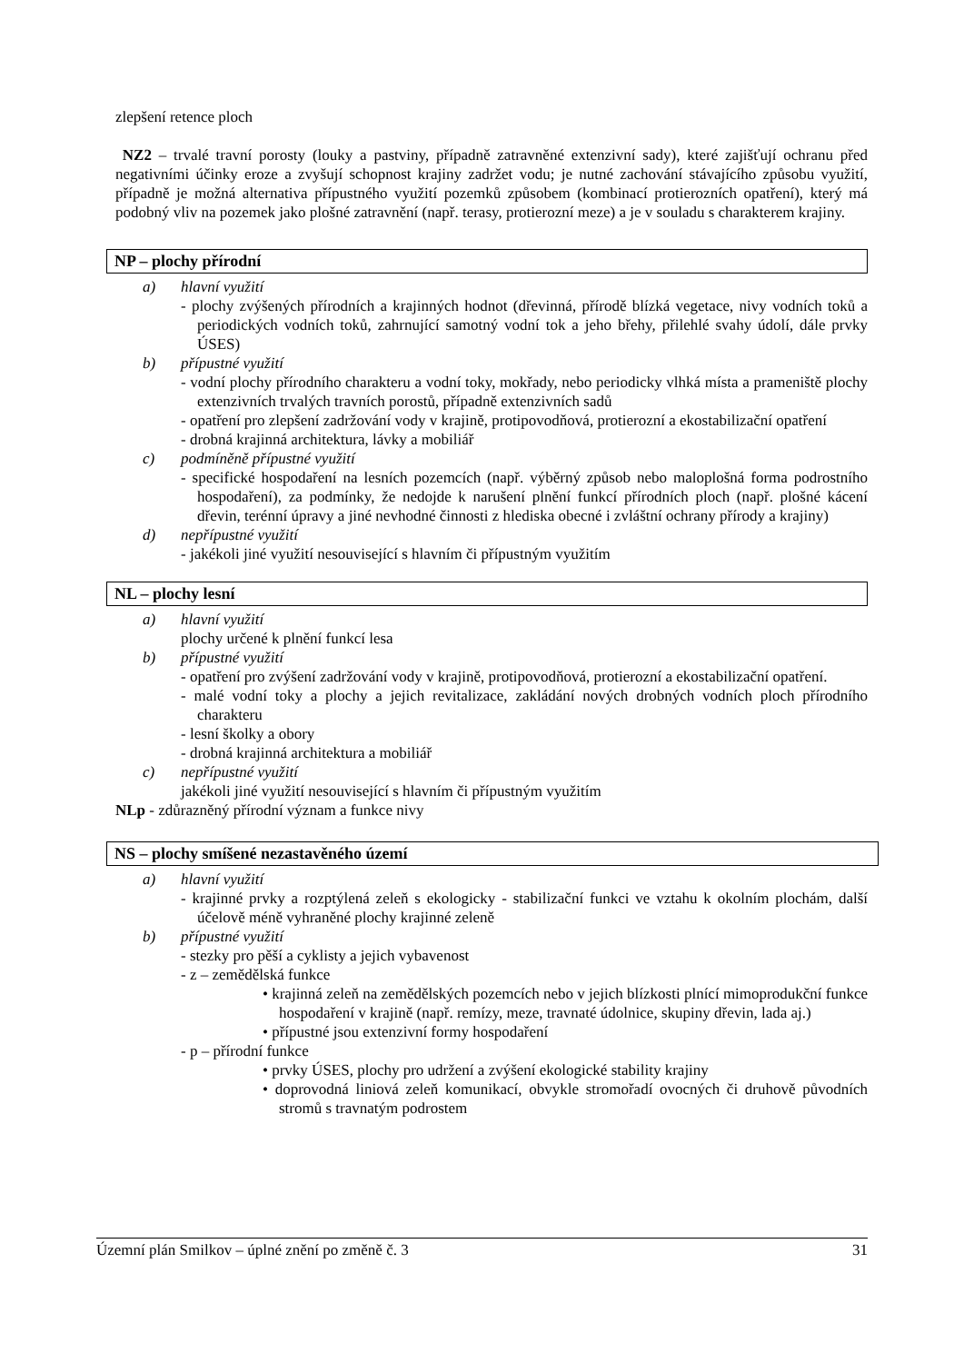zlepšení retence ploch
NZ2 – trvalé travní porosty (louky a pastviny, případně zatravněné extenzivní sady), které zajišťují ochranu před negativními účinky eroze a zvyšují schopnost krajiny zadržet vodu; je nutné zachování stávajícího způsobu využití, případně je možná alternativa přípustného využití pozemků způsobem (kombinací protierozních opatření), který má podobný vliv na pozemek jako plošné zatravnění (např. terasy, protierozní meze) a je v souladu s charakterem krajiny.
NP – plochy přírodní
a) hlavní využití
- plochy zvýšených přírodních a krajinných hodnot (dřevinná, přírodě blízká vegetace, nivy vodních toků a periodických vodních toků, zahrnující samotný vodní tok a jeho břehy, přilehlé svahy údolí, dále prvky ÚSES)
b) přípustné využití
- vodní plochy přírodního charakteru a vodní toky, mokřady, nebo periodicky vlhká místa a prameniště plochy extenzivních trvalých travních porostů, případně extenzivních sadů
- opatření pro zlepšení zadržování vody v krajině, protipovodňová, protierozní a ekostabilizační opatření
- drobná krajinná architektura, lávky a mobiliář
c) podmíněně přípustné využití
- specifické hospodaření na lesních pozemcích (např. výběrný způsob nebo maloplošná forma podrostního hospodaření), za podmínky, že nedojde k narušení plnění funkcí přírodních ploch (např. plošné kácení dřevin, terénní úpravy a jiné nevhodné činnosti z hlediska obecné i zvláštní ochrany přírody a krajiny)
d) nepřípustné využití
- jakékoli jiné využití nesouvisející s hlavním či přípustným využitím
NL – plochy lesní
a) hlavní využití
plochy určené k plnění funkcí lesa
b) přípustné využití
- opatření pro zvýšení zadržování vody v krajině, protipovodňová, protierozní a ekostabilizační opatření.
- malé vodní toky a plochy a jejich revitalizace, zakládání nových drobných vodních ploch přírodního charakteru
- lesní školky a obory
- drobná krajinná architektura a mobiliář
c) nepřípustné využití
jakékoli jiné využití nesouvisející s hlavním či přípustným využitím
NLp - zdůrazněný přírodní význam a funkce nivy
NS – plochy smíšené nezastavěného území
a) hlavní využití
- krajinné prvky a rozptýlená zeleň s ekologicky - stabilizační funkci ve vztahu k okolním plochám, další účelově méně vyhraněné plochy krajinné zeleně
b) přípustné využití
- stezky pro pěší a cyklisty a jejich vybavenost
- z – zemědělská funkce
• krajinná zeleň na zemědělských pozemcích nebo v jejich blízkosti plnící mimoprodukční funkce hospodaření v krajině (např. remízy, meze, travnaté údolnice, skupiny dřevin, lada aj.)
• přípustné jsou extenzivní formy hospodaření
- p – přírodní funkce
• prvky ÚSES, plochy pro udržení a zvýšení ekologické stability krajiny
• doprovodná liniová zeleň komunikací, obvykle stromořadí ovocných či druhově původních stromů s travnatým podrostem
Územní plán Smilkov – úplné znění po změně č. 3 31